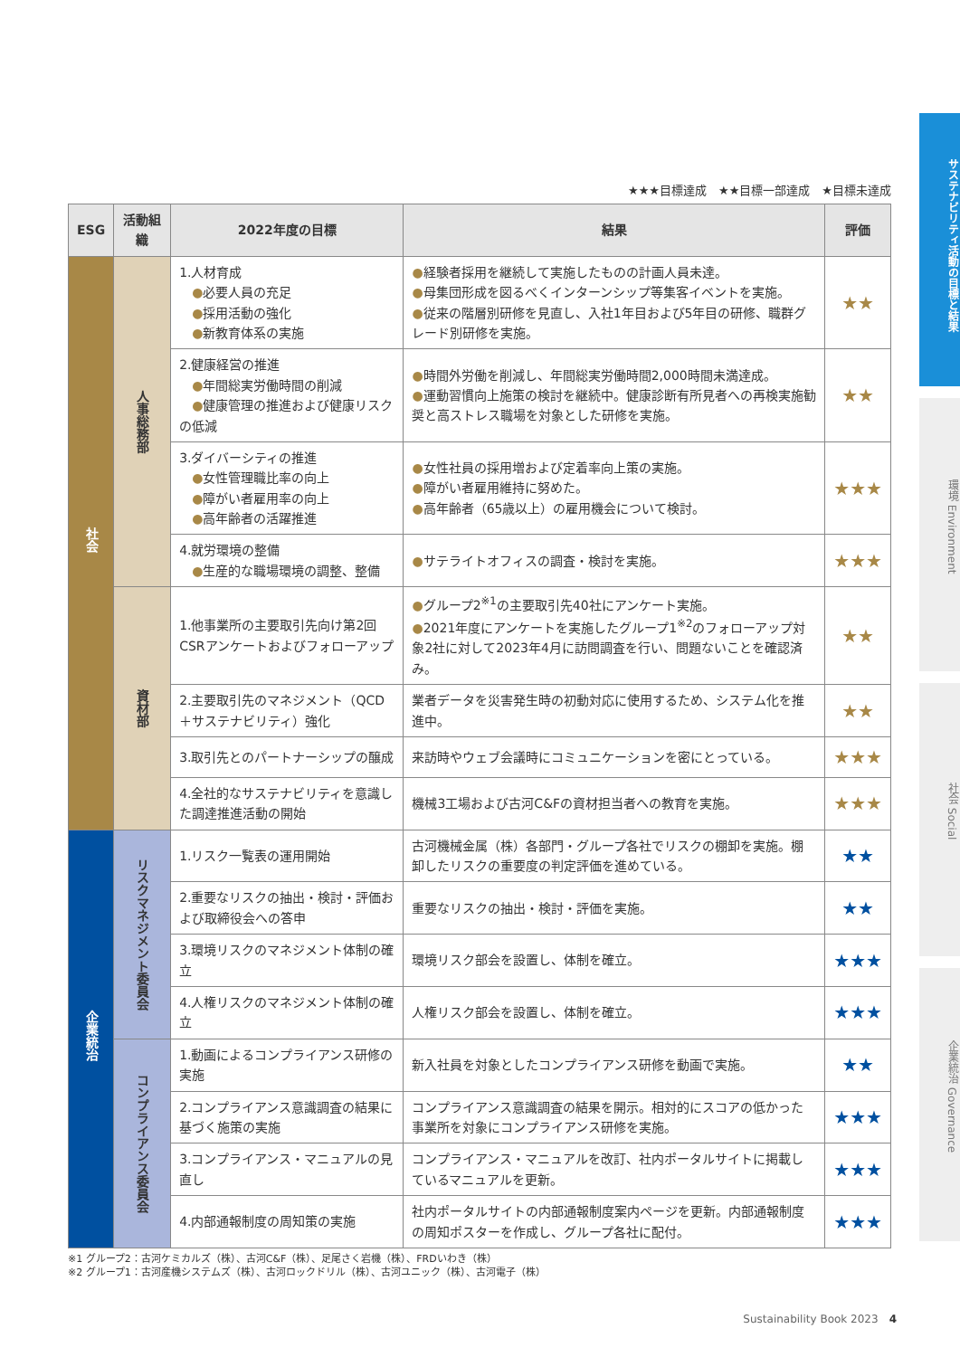サステナビリティ活動の目標と結果
環境 Environment
社会 Social
企業統治 Governance
★★★目標達成　★★目標一部達成　★目標未達成
| ESG | 活動組織 | 2022年度の目標 | 結果 | 評価 |
| --- | --- | --- | --- | --- |
| 社会 | 人事総務部 | 1.人材育成 ● 必要人員の充足 ● 採用活動の強化 ● 新教育体系の実施 | ● 経験者採用を継続して実施したものの計画人員未達。 ● 母集団形成を図るべくインターンシップ等集客イベントを実施。 ● 従来の階層別研修を見直し、入社1年目および5年目の研修、職群グレード別研修を実施。 | ★★ |
| | | 2.健康経営の推進 ● 年間総実労働時間の削減 ● 健康管理の推進および健康リスクの低減 | ● 時間外労働を削減し、年間総実労働時間2,000時間未満達成。 ● 運動習慣向上施策の検討を継続中。健康診断有所見者への再検実施勧奨と高ストレス職場を対象とした研修を実施。 | ★★ |
| | | 3.ダイバーシティの推進 ● 女性管理職比率の向上 ● 障がい者雇用率の向上 ● 高年齢者の活躍推進 | ● 女性社員の採用増および定着率向上策の実施。 ● 障がい者雇用維持に努めた。 ● 高年齢者（65歳以上）の雇用機会について検討。 | ★★★ |
| | | 4.就労環境の整備 ● 生産的な職場環境の調整、整備 | ● サテライトオフィスの調査・検討を実施。 | ★★★ |
| | 資材部 | 1.他事業所の主要取引先向け第2回CSRアンケートおよびフォローアップ | ● グループ2<sup>※1</sup>の主要取引先40社にアンケート実施。 ● 2021年度にアンケートを実施したグループ1<sup>※2</sup>のフォローアップ対象2社に対して2023年4月に訪問調査を行い、問題ないことを確認済み。 | ★★ |
| | | 2.主要取引先のマネジメント（QCD＋サステナビリティ）強化 | 業者データを災害発生時の初動対応に使用するため、システム化を推進中。 | ★★ |
| | | 3.取引先とのパートナーシップの醸成 | 来訪時やウェブ会議時にコミュニケーションを密にとっている。 | ★★★ |
| | | 4.全社的なサステナビリティを意識した調達推進活動の開始 | 機械3工場および古河C&Fの資材担当者への教育を実施。 | ★★★ |
| 企業統治 | リスクマネジメント委員会 | 1.リスク一覧表の運用開始 | 古河機械金属（株）各部門・グループ各社でリスクの棚卸を実施。棚卸したリスクの重要度の判定評価を進めている。 | ★★ |
| | | 2.重要なリスクの抽出・検討・評価および取締役会への答申 | 重要なリスクの抽出・検討・評価を実施。 | ★★ |
| | | 3.環境リスクのマネジメント体制の確立 | 環境リスク部会を設置し、体制を確立。 | ★★★ |
| | | 4.人権リスクのマネジメント体制の確立 | 人権リスク部会を設置し、体制を確立。 | ★★★ |
| | コンプライアンス委員会 | 1.動画によるコンプライアンス研修の実施 | 新入社員を対象としたコンプライアンス研修を動画で実施。 | ★★ |
| | | 2.コンプライアンス意識調査の結果に基づく施策の実施 | コンプライアンス意識調査の結果を開示。相対的にスコアの低かった事業所を対象にコンプライアンス研修を実施。 | ★★★ |
| | | 3.コンプライアンス・マニュアルの見直し | コンプライアンス・マニュアルを改訂、社内ポータルサイトに掲載しているマニュアルを更新。 | ★★★ |
| | | 4.内部通報制度の周知策の実施 | 社内ポータルサイトの内部通報制度案内ページを更新。内部通報制度の周知ポスターを作成し、グループ各社に配付。 | ★★★ |
※1 グループ2：古河ケミカルズ（株）、古河C&F（株）、足尾さく岩機（株）、FRDいわき（株）
※2 グループ1：古河産機システムズ（株）、古河ロックドリル（株）、古河ユニック（株）、古河電子（株）
Sustainability Book 2023　4